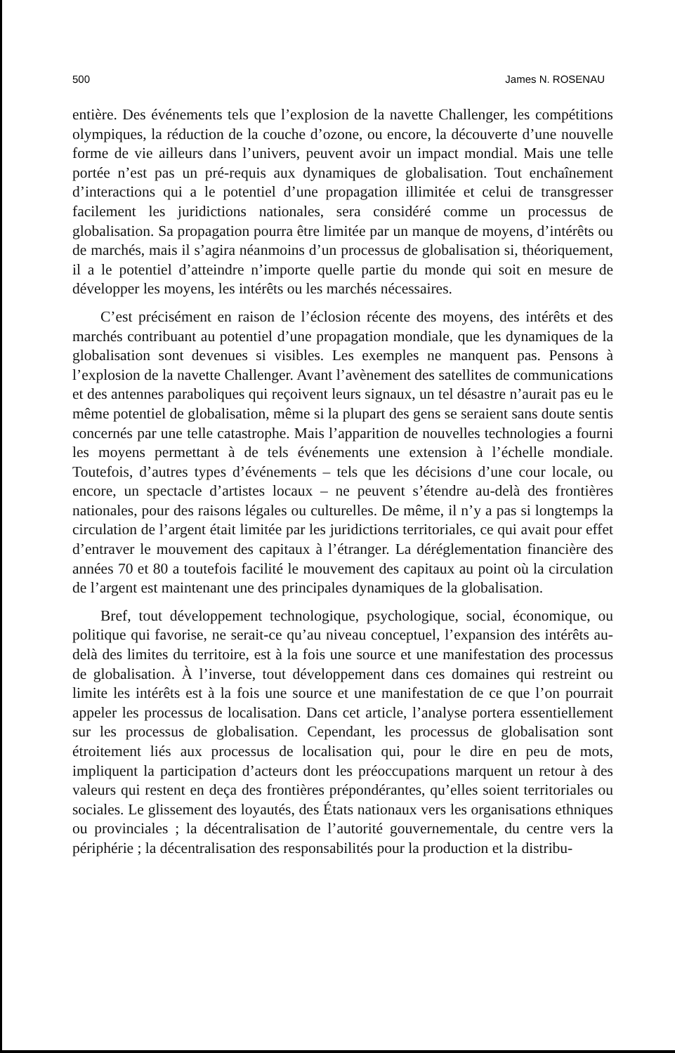500 James N. ROSENAU
entière. Des événements tels que l’explosion de la navette Challenger, les compétitions olympiques, la réduction de la couche d’ozone, ou encore, la découverte d’une nouvelle forme de vie ailleurs dans l’univers, peuvent avoir un impact mondial. Mais une telle portée n’est pas un pré-requis aux dynamiques de globalisation. Tout enchaînement d’interactions qui a le potentiel d’une propagation illimitée et celui de transgresser facilement les juridictions nationales, sera considéré comme un processus de globalisation. Sa propagation pourra être limitée par un manque de moyens, d’intérêts ou de marchés, mais il s’agira néanmoins d’un processus de globalisation si, théoriquement, il a le potentiel d’atteindre n’importe quelle partie du monde qui soit en mesure de développer les moyens, les intérêts ou les marchés nécessaires.
C’est précisément en raison de l’éclosion récente des moyens, des intérêts et des marchés contribuant au potentiel d’une propagation mondiale, que les dynamiques de la globalisation sont devenues si visibles. Les exemples ne manquent pas. Pensons à l’explosion de la navette Challenger. Avant l’avènement des satellites de communications et des antennes paraboliques qui reçoivent leurs signaux, un tel désastre n’aurait pas eu le même potentiel de globalisation, même si la plupart des gens se seraient sans doute sentis concernés par une telle catastrophe. Mais l’apparition de nouvelles technologies a fourni les moyens permettant à de tels événements une extension à l’échelle mondiale. Toutefois, d’autres types d’événements – tels que les décisions d’une cour locale, ou encore, un spectacle d’artistes locaux – ne peuvent s’étendre au-delà des frontières nationales, pour des raisons légales ou culturelles. De même, il n’y a pas si longtemps la circulation de l’argent était limitée par les juridictions territoriales, ce qui avait pour effet d’entraver le mouvement des capitaux à l’étranger. La déréglementation financière des années 70 et 80 a toutefois facilité le mouvement des capitaux au point où la circulation de l’argent est maintenant une des principales dynamiques de la globalisation.
Bref, tout développement technologique, psychologique, social, économique, ou politique qui favorise, ne serait-ce qu’au niveau conceptuel, l’expansion des intérêts au-delà des limites du territoire, est à la fois une source et une manifestation des processus de globalisation. À l’inverse, tout développement dans ces domaines qui restreint ou limite les intérêts est à la fois une source et une manifestation de ce que l’on pourrait appeler les processus de localisation. Dans cet article, l’analyse portera essentiellement sur les processus de globalisation. Cependant, les processus de globalisation sont étroitement liés aux processus de localisation qui, pour le dire en peu de mots, impliquent la participation d’acteurs dont les préoccupations marquent un retour à des valeurs qui restent en deça des frontières prépondérantes, qu’elles soient territoriales ou sociales. Le glissement des loyautés, des États nationaux vers les organisations ethniques ou provinciales ; la décentralisation de l’autorité gouvernementale, du centre vers la périphérie ; la décentralisation des responsabilités pour la production et la distribu-